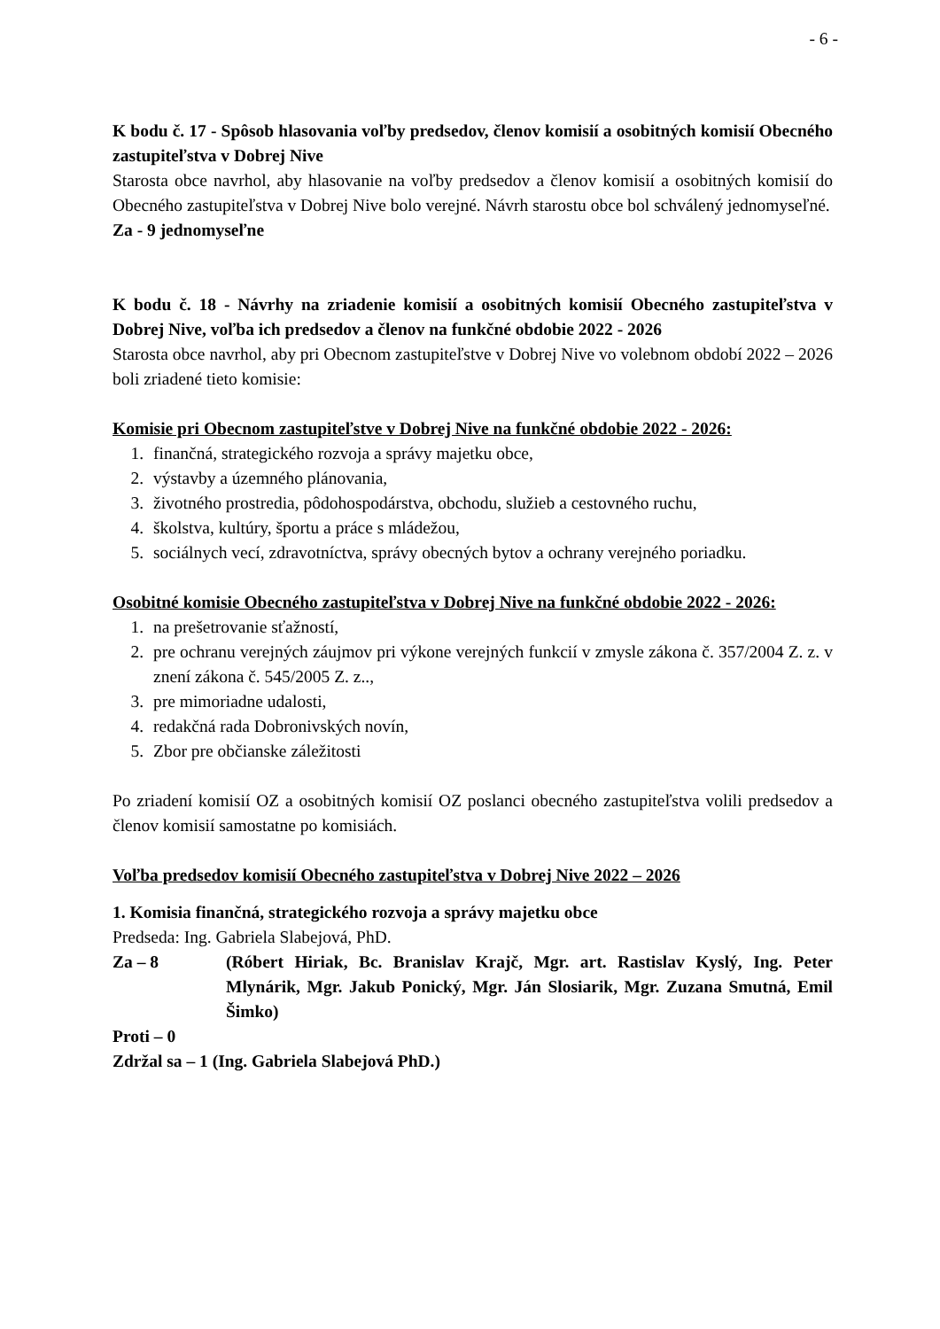- 6 -
K bodu č. 17 - Spôsob hlasovania voľby predsedov, členov komisií a osobitných komisií Obecného zastupiteľstva v Dobrej Nive
Starosta obce navrhol, aby hlasovanie na voľby predsedov a členov komisií a osobitných komisií do Obecného zastupiteľstva v Dobrej Nive bolo verejné. Návrh starostu obce bol schválený jednomyseľné.
Za - 9 jednomyseľne
K bodu č. 18 - Návrhy na zriadenie komisií a osobitných komisií Obecného zastupiteľstva v Dobrej Nive, voľba ich predsedov a členov na funkčné obdobie 2022 - 2026
Starosta obce navrhol, aby pri Obecnom zastupiteľstve v Dobrej Nive vo volebnom období 2022 – 2026 boli zriadené tieto komisie:
Komisie pri Obecnom zastupiteľstve v Dobrej Nive na funkčné obdobie 2022 - 2026:
1. finančná, strategického rozvoja a správy majetku obce,
2. výstavby a územného plánovania,
3. životného prostredia, pôdohospodárstva, obchodu, služieb a cestovného ruchu,
4. školstva, kultúry, športu a práce s mládežou,
5. sociálnych vecí, zdravotníctva, správy obecných bytov a ochrany verejného poriadku.
Osobitné komisie Obecného zastupiteľstva v Dobrej Nive na funkčné obdobie 2022 - 2026:
1. na prešetrovanie sťažností,
2. pre ochranu verejných záujmov pri výkone verejných funkcií v zmysle zákona č. 357/2004 Z. z. v znení zákona č. 545/2005 Z. z..,
3. pre mimoriadne udalosti,
4. redakčná rada Dobronivských novín,
5. Zbor pre občianske záležitosti
Po zriadení komisií OZ a osobitných komisií OZ poslanci obecného zastupiteľstva volili predsedov a členov komisií samostatne po komisiách.
Voľba predsedov komisií Obecného zastupiteľstva v Dobrej Nive 2022 – 2026
1. Komisia finančná, strategického rozvoja a správy majetku obce
Predseda: Ing. Gabriela Slabejová, PhD.
Za – 8 (Róbert Hiriak, Bc. Branislav Krajč, Mgr. art. Rastislav Kyslý, Ing. Peter Mlynárik, Mgr. Jakub Ponický, Mgr. Ján Slosiarik, Mgr. Zuzana Smutná, Emil Šimko)
Proti – 0
Zdržal sa – 1 (Ing. Gabriela Slabejová PhD.)